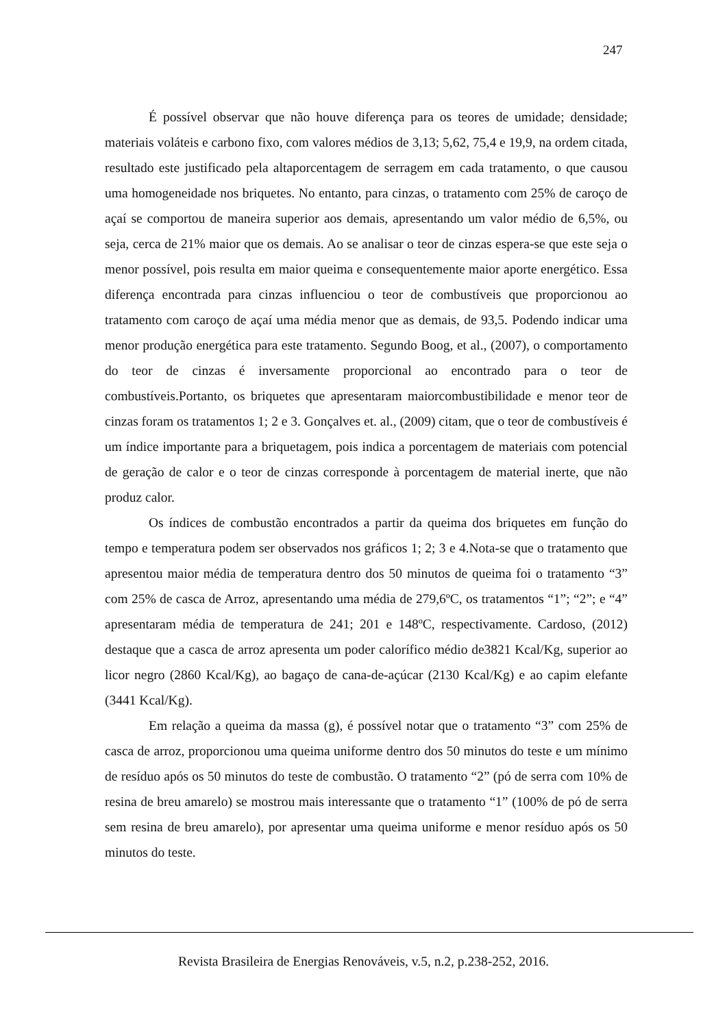247
É possível observar que não houve diferença para os teores de umidade; densidade; materiais voláteis e carbono fixo, com valores médios de 3,13; 5,62, 75,4 e 19,9, na ordem citada, resultado este justificado pela altaporcentagem de serragem em cada tratamento, o que causou uma homogeneidade nos briquetes. No entanto, para cinzas, o tratamento com 25% de caroço de açaí se comportou de maneira superior aos demais, apresentando um valor médio de 6,5%, ou seja, cerca de 21% maior que os demais. Ao se analisar o teor de cinzas espera-se que este seja o menor possível, pois resulta em maior queima e consequentemente maior aporte energético. Essa diferença encontrada para cinzas influenciou o teor de combustíveis que proporcionou ao tratamento com caroço de açaí uma média menor que as demais, de 93,5. Podendo indicar uma menor produção energética para este tratamento. Segundo Boog, et al., (2007), o comportamento do teor de cinzas é inversamente proporcional ao encontrado para o teor de combustíveis.Portanto, os briquetes que apresentaram maiorcombustibilidade e menor teor de cinzas foram os tratamentos 1; 2 e 3. Gonçalves et. al., (2009) citam, que o teor de combustíveis é um índice importante para a briquetagem, pois indica a porcentagem de materiais com potencial de geração de calor e o teor de cinzas corresponde à porcentagem de material inerte, que não produz calor.
Os índices de combustão encontrados a partir da queima dos briquetes em função do tempo e temperatura podem ser observados nos gráficos 1; 2; 3 e 4.Nota-se que o tratamento que apresentou maior média de temperatura dentro dos 50 minutos de queima foi o tratamento “3” com 25% de casca de Arroz, apresentando uma média de 279,6ºC, os tratamentos “1”; “2”; e “4” apresentaram média de temperatura de 241; 201 e 148ºC, respectivamente. Cardoso, (2012) destaque que a casca de arroz apresenta um poder calorífico médio de3821 Kcal/Kg, superior ao licor negro (2860 Kcal/Kg), ao bagaço de cana-de-açúcar (2130 Kcal/Kg) e ao capim elefante (3441 Kcal/Kg).
Em relação a queima da massa (g), é possível notar que o tratamento “3” com 25% de casca de arroz, proporcionou uma queima uniforme dentro dos 50 minutos do teste e um mínimo de resíduo após os 50 minutos do teste de combustão. O tratamento “2” (pó de serra com 10% de resina de breu amarelo) se mostrou mais interessante que o tratamento “1” (100% de pó de serra sem resina de breu amarelo), por apresentar uma queima uniforme e menor resíduo após os 50 minutos do teste.
Revista Brasileira de Energias Renováveis, v.5, n.2, p.238-252, 2016.